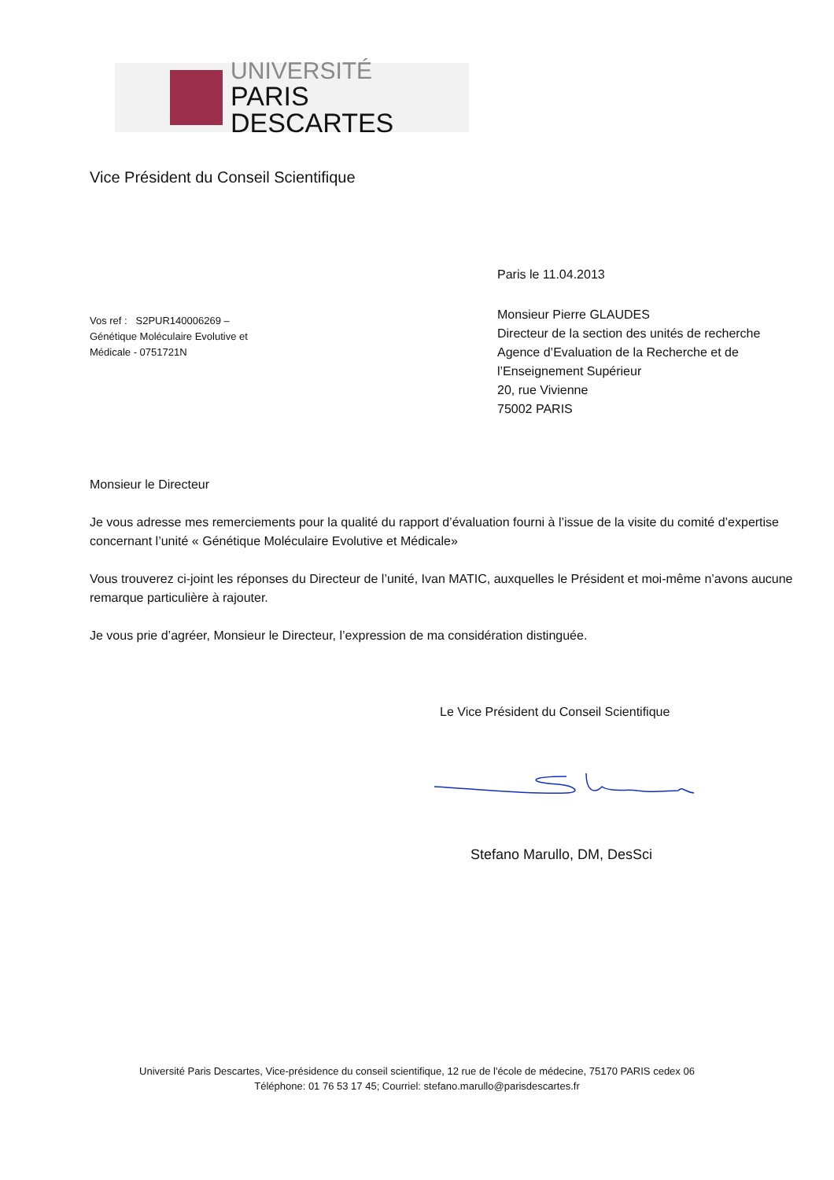UNIVERSITÉ
PARIS DESCARTES
Vice Président du Conseil Scientifique
Paris le 11.04.2013
Vos ref : S2PUR140006269 –
Génétique Moléculaire Evolutive et
Médicale - 0751721N
Monsieur Pierre GLAUDES
Directeur de la section des unités de recherche
Agence d’Evaluation de la Recherche et de
l’Enseignement Supérieur
20, rue Vivienne
75002 PARIS
Monsieur le Directeur
Je vous adresse mes remerciements pour la qualité du rapport d’évaluation fourni à l’issue de la visite du comité d’expertise concernant l’unité « Génétique Moléculaire Evolutive et Médicale»
Vous trouverez ci-joint les réponses du Directeur de l’unité, Ivan MATIC, auxquelles le Président et moi-même n’avons aucune remarque particulière à rajouter.
Je vous prie d’agréer, Monsieur le Directeur, l’expression de ma considération distinguée.
Le Vice Président du Conseil Scientifique
Stefano Marullo, DM, DesSci
Université Paris Descartes, Vice-présidence du conseil scientifique, 12 rue de l'école de médecine, 75170 PARIS cedex 06
Téléphone: 01 76 53 17 45; Courriel: stefano.marullo@parisdescartes.fr